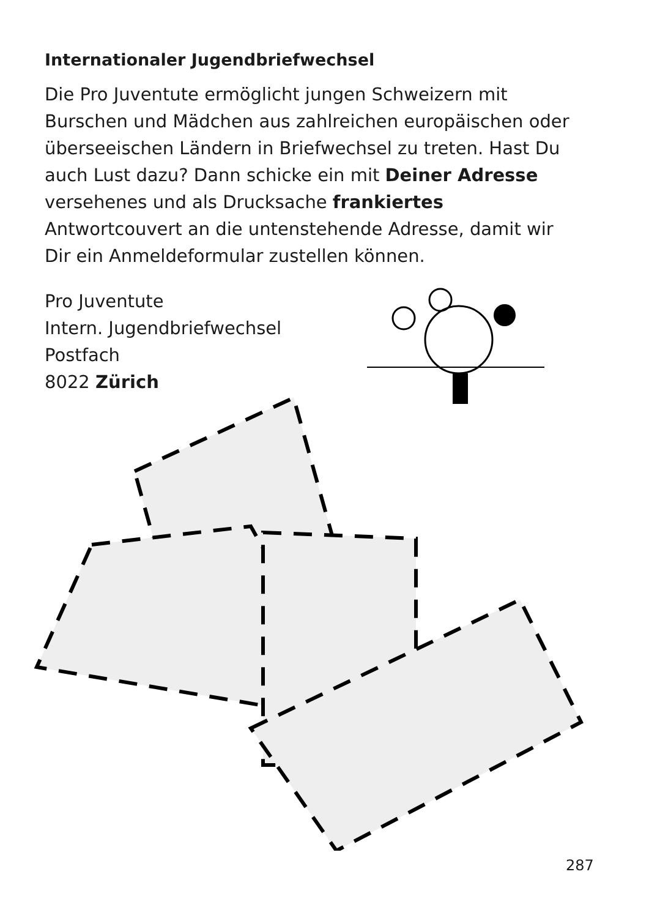Internationaler Jugendbriefwechsel
Die Pro Juventute ermöglicht jungen Schweizern mit Burschen und Mädchen aus zahlreichen europäischen oder überseeischen Ländern in Briefwechsel zu treten. Hast Du auch Lust dazu? Dann schicke ein mit Deiner Adresse versehenes und als Drucksache frankiertes Antwortcouvert an die untenstehende Adresse, damit wir Dir ein Anmeldeformular zustellen können.
Pro Juventute
Intern. Jugendbriefwechsel
Postfach
8022 Zürich
287